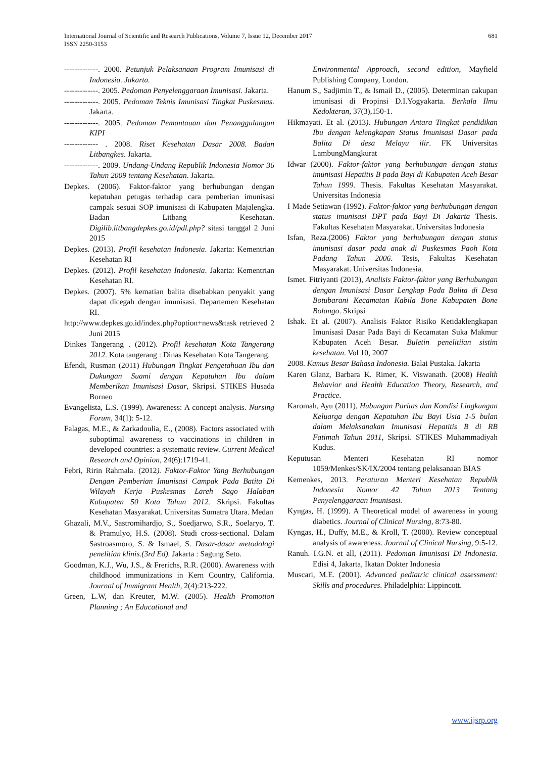International Journal of Scientific and Research Publications, Volume 7, Issue 12, December 2017
ISSN 2250-3153
681
-------------. 2000. Petunjuk Pelaksanaan Program Imunisasi di Indonesia. Jakarta.
-------------. 2005. Pedoman Penyelenggaraan Imunisasi. Jakarta.
-------------. 2005. Pedoman Teknis Imunisasi Tingkat Puskesmas. Jakarta.
-------------. 2005. Pedoman Pemantauan dan Penanggulangan KIPI
------------- . 2008. Riset Kesehatan Dasar 2008. Badan Litbangkes. Jakarta.
-------------. 2009. Undang-Undang Republik Indonesia Nomor 36 Tahun 2009 tentang Kesehatan. Jakarta.
Depkes. (2006). Faktor-faktor yang berhubungan dengan kepatuhan petugas terhadap cara pemberian imunisasi campak sesuai SOP imunisasi di Kabupaten Majalengka. Badan Litbang Kesehatan. Digilib.litbangdepkes.go.id/pdl.php? sitasi tanggal 2 Juni 2015
Depkes. (2013). Profil kesehatan Indonesia. Jakarta: Kementrian Kesehatan RI
Depkes. (2012). Profil kesehatan Indonesia. Jakarta: Kementrian Kesehatan RI.
Depkes. (2007). 5% kematian balita disebabkan penyakit yang dapat dicegah dengan imunisasi. Departemen Kesehatan RI.
http://www.depkes.go.id/index.php?option+news&task retrieved 2 Juni 2015
Dinkes Tangerang . (2012). Profil kesehatan Kota Tangerang 2012. Kota tangerang : Dinas Kesehatan Kota Tangerang.
Efendi, Rusman (2011) Hubungan Tingkat Pengetahuan Ibu dan Dukungan Suami dengan Kepatuhan Ibu dalam Memberikan Imunisasi Dasar, Skripsi. STIKES Husada Borneo
Evangelista, L.S. (1999). Awareness: A concept analysis. Nursing Forum, 34(1): 5-12.
Falagas, M.E., & Zarkadoulia, E., (2008). Factors associated with suboptimal awareness to vaccinations in children in developed countries: a systematic review. Current Medical Research and Opinion, 24(6):1719-41.
Febri, Ririn Rahmala. (2012). Faktor-Faktor Yang Berhubungan Dengan Pemberian Imunisasi Campak Pada Batita Di Wilayah Kerja Puskesmas Lareh Sago Halaban Kabupaten 50 Kota Tahun 2012. Skripsi. Fakultas Kesehatan Masyarakat. Universitas Sumatra Utara. Medan
Ghazali, M.V., Sastromihardjo, S., Soedjarwo, S.R., Soelaryo, T. & Pramulyo, H.S. (2008). Studi cross-sectional. Dalam Sastroasmoro, S. & Ismael, S. Dasar-dasar metodologi penelitian klinis.(3rd Ed). Jakarta : Sagung Seto.
Goodman, K.J., Wu, J.S., & Frerichs, R.R. (2000). Awareness with childhood immunizations in Kern Country, California. Journal of Immigrant Health, 2(4):213-222.
Green, L.W, dan Kreuter, M.W. (2005). Health Promotion Planning ; An Educational and
Environmental Approach, second edition, Mayfield Publishing Company, London.
Hanum S., Sadjimin T., & Ismail D., (2005). Determinan cakupan imunisasi di Propinsi D.I.Yogyakarta. Berkala Ilmu Kedokteran, 37(3),150-1.
Hikmayati. Et al. (2013). Hubungan Antara Tingkat pendidikan Ibu dengan kelengkapan Status Imunisasi Dasar pada Balita Di desa Melayu ilir. FK Universitas LambungMangkurat
Idwar (2000). Faktor-faktor yang berhubungan dengan status imunisasi Hepatitis B pada Bayi di Kabupaten Aceh Besar Tahun 1999. Thesis. Fakultas Kesehatan Masyarakat. Universitas Indonesia
I Made Setiawan (1992). Faktor-faktor yang berhubungan dengan status imunisasi DPT pada Bayi Di Jakarta Thesis. Fakultas Kesehatan Masyarakat. Universitas Indonesia
Isfan, Reza.(2006) Faktor yang berhubungan dengan status imunisasi dasar pada anak di Puskesmas Paoh Kota Padang Tahun 2006. Tesis, Fakultas Kesehatan Masyarakat. Universitas Indonesia.
Ismet. Fitriyanti (2013), Analisis Faktor-faktor yang Berhubungan dengan Imunisasi Dasar Lengkap Pada Balita di Desa Botubarani Kecamatan Kabila Bone Kabupaten Bone Bolango. Skripsi
Ishak. Et al. (2007). Analisis Faktor Risiko Ketidaklengkapan Imunisasi Dasar Pada Bayi di Kecamatan Suka Makmur Kabupaten Aceh Besar. Buletin penelitiian sistim kesehatan. Vol 10, 2007
2008. Kamus Besar Bahasa Indonesia. Balai Pustaka. Jakarta
Karen Glanz, Barbara K. Rimer, K. Viswanath. (2008) Health Behavior and Health Education Theory, Research, and Practice.
Karomah, Ayu (2011), Hubungan Paritas dan Kondisi Lingkungan Keluarga dengan Kepatuhan Ibu Bayi Usia 1-5 bulan dalam Melaksanakan Imunisasi Hepatitis B di RB Fatimah Tahun 2011, Skripsi. STIKES Muhammadiyah Kudus.
Keputusan Menteri Kesehatan RI nomor 1059/Menkes/SK/IX/2004 tentang pelaksanaan BIAS
Kemenkes, 2013. Peraturan Menteri Kesehatan Republik Indonesia Nomor 42 Tahun 2013 Tentang Penyelenggaraan Imunisasi.
Kyngas, H. (1999). A Theoretical model of awareness in young diabetics. Journal of Clinical Nursing, 8:73-80.
Kyngas, H., Duffy, M.E., & Kroll, T. (2000). Review conceptual analysis of awareness. Journal of Clinical Nursing, 9:5-12.
Ranuh. I.G.N. et all, (2011). Pedoman Imunisasi Di Indonesia. Edisi 4, Jakarta, Ikatan Dokter Indonesia
Muscari, M.E. (2001). Advanced pediatric clinical assessment: Skills and procedures. Philadelphia: Lippincott.
www.ijsrp.org